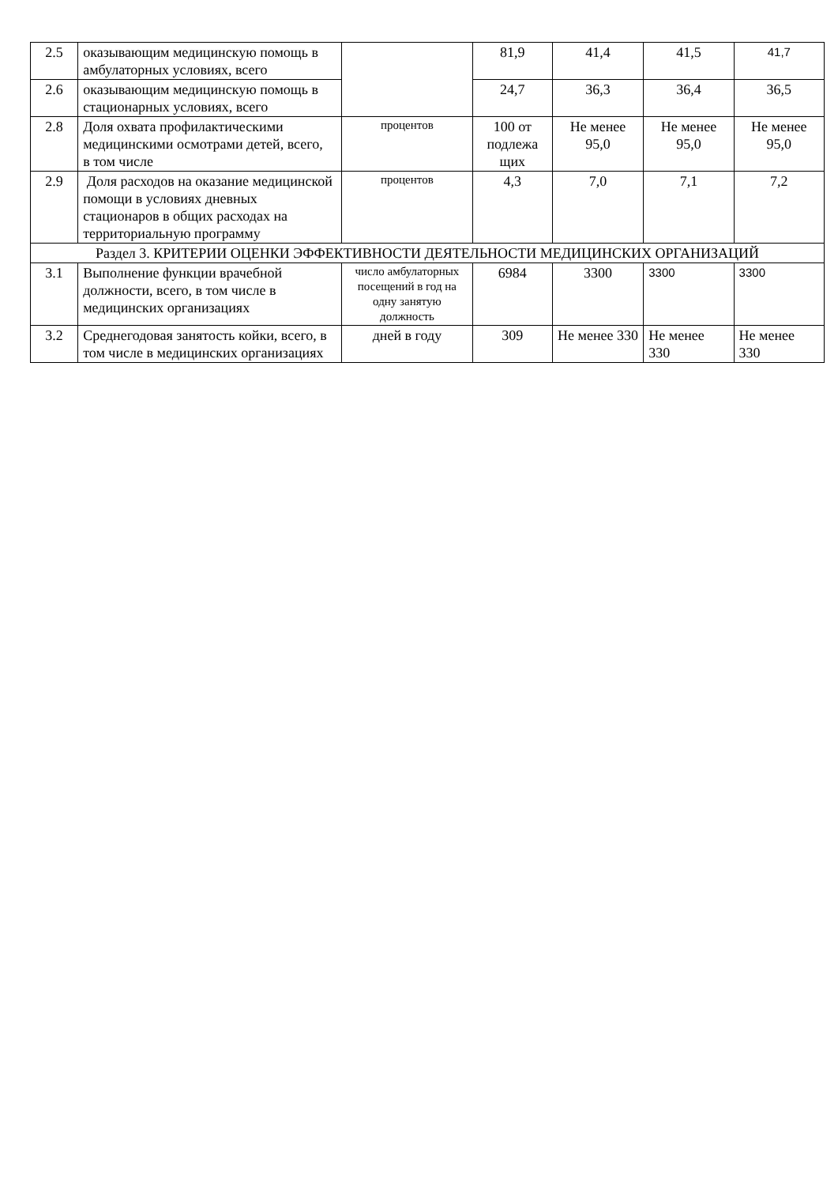| 2.5 | оказывающим медицинскую помощь в амбулаторных условиях, всего | | 81,9 | 41,4 | 41,5 | 41,7 |
| 2.6 | оказывающим медицинскую помощь в стационарных условиях, всего | | 24,7 | 36,3 | 36,4 | 36,5 |
| 2.8 | Доля охвата профилактическими медицинскими осмотрами детей, всего, в том числе | процентов | 100 от подлежа щих | Не менее 95,0 | Не менее 95,0 | Не менее 95,0 |
| 2.9 | Доля расходов на оказание медицинской помощи в условиях дневных стационаров в общих расходах на территориальную программу | процентов | 4,3 | 7,0 | 7,1 | 7,2 |
| Раздел 3. КРИТЕРИИ ОЦЕНКИ ЭФФЕКТИВНОСТИ ДЕЯТЕЛЬНОСТИ МЕДИЦИНСКИХ ОРГАНИЗАЦИЙ | | | | | | |
| 3.1 | Выполнение функции врачебной должности, всего, в том числе в медицинских организациях | число амбулаторных посещений в год на одну занятую должность | 6984 | 3300 | 3300 | 3300 |
| 3.2 | Среднегодовая занятость койки, всего, в том числе в медицинских организациях | дней в году | 309 | Не менее 330 | Не менее 330 | Не менее 330 |